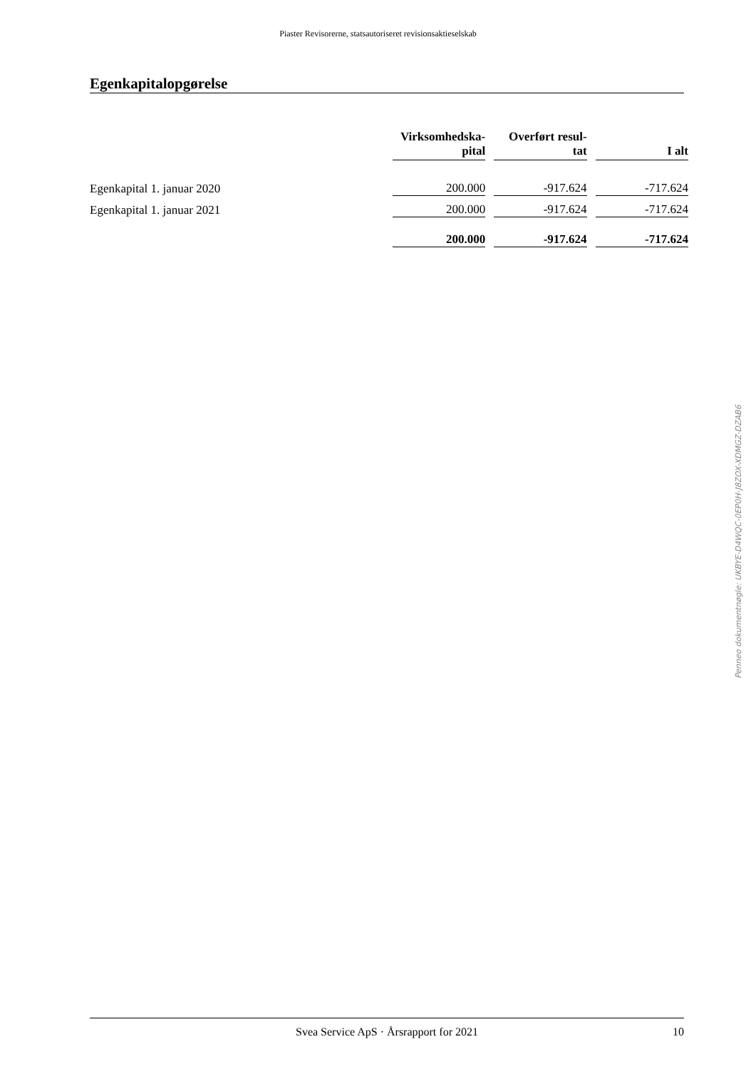Piaster Revisorerne, statsautoriseret revisionsaktieselskab
Egenkapitalopgørelse
| | Virksomhedska- pital | Overført resul- tat | I alt |
| --- | --- | --- | --- |
| Egenkapital 1. januar 2020 | 200.000 | -917.624 | -717.624 |
| Egenkapital 1. januar 2021 | 200.000 | -917.624 | -717.624 |
| | 200.000 | -917.624 | -717.624 |
Penneo dokumentnøgle: UKBYE-D4WQC-0EP0H-J8ZOX-XDMGZ-DZAB6
Svea Service ApS · Årsrapport for 2021 10